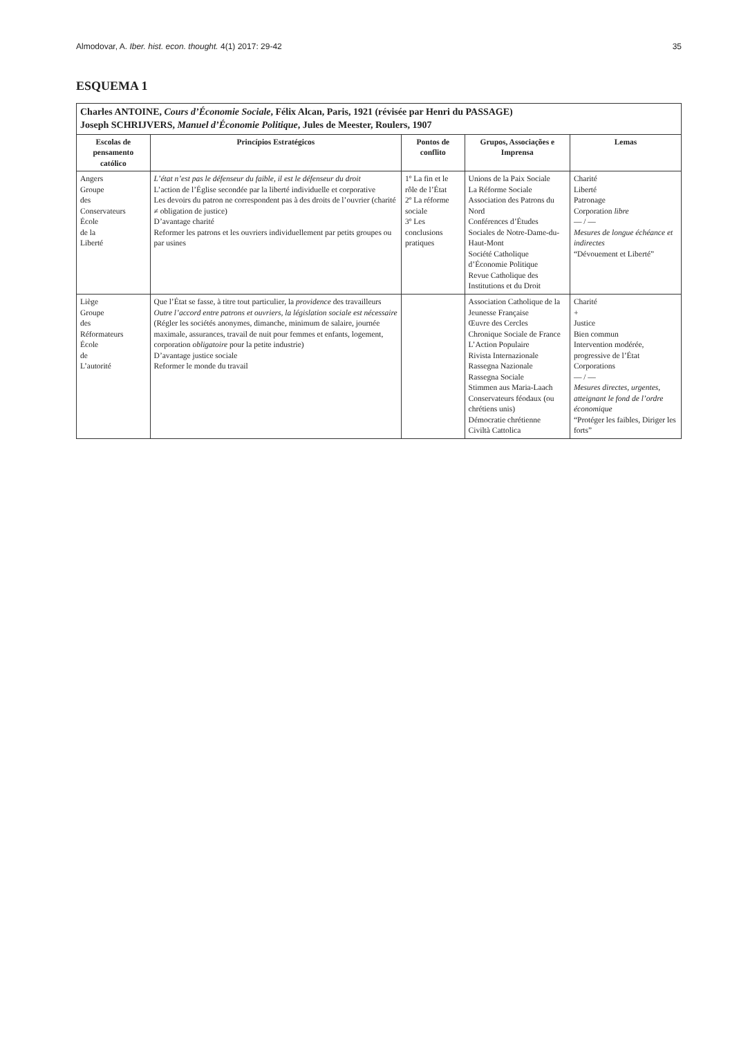Almodovar, A. Iber. hist. econ. thought. 4(1) 2017: 29-42 35
ESQUEMA 1
| Charles ANTOINE, Cours d’Économie Sociale , Félix Alcan, Paris, 1921 (révisée par Henri du PASSAGE) Joseph SCHRIJVERS, Manuel d’Économie Politique , Jules de Meester, Roulers, 1907 | | | | |
| --- | --- | --- | --- | --- |
| Escolas de pensamento católico | Princípios Estratégicos | Pontos de conflito | Grupos, Associações e Imprensa | Lemas |
| Angers Groupe des Conservateurs École de la Liberté | L’état n’est pas le défenseur du faible, il est le défenseur du droit L’action de l’Église secondée par la liberté individuelle et corporative Les devoirs du patron ne correspondent pas à des droits de l’ouvrier (charité ≠ obligation de justice) D’avantage charité Reformer les patrons et les ouvriers individuellement par petits groupes ou par usines | 1º La fin et le rôle de l’État 2º La réforme sociale 3º Les conclusions pratiques | Unions de la Paix Sociale La Réforme Sociale Association des Patrons du Nord Conférences d’Études Sociales de Notre-Dame-du-Haut-Mont Société Catholique d’Économie Politique Revue Catholique des Institutions et du Droit | Charité Liberté Patronage Corporation libre — / — Mesures de longue échéance et indirectes “Dévouement et Liberté” |
| Liège Groupe des Réformateurs École de L’autorité | Que l’État se fasse, à titre tout particulier, la providence des travailleurs Outre l’accord entre patrons et ouvriers, la législation sociale est nécessaire (Régler les sociétés anonymes, dimanche, minimum de salaire, journée maximale, assurances, travail de nuit pour femmes et enfants, logement, corporation obligatoire pour la petite industrie) D’avantage justice sociale Reformer le monde du travail | | Association Catholique de la Jeunesse Française Œuvre des Cercles Chronique Sociale de France L’Action Populaire Rivista Internazionale Rassegna Nazionale Rassegna Sociale Stimmen aus Maria-Laach Conservateurs féodaux (ou chrétiens unis) Démocratie chrétienne Civiltà Cattolica | Charité + Justice Bien commun Intervention modérée, progressive de l’État Corporations — / — Mesures directes, urgentes, atteignant le fond de l’ordre économique “Protéger les faibles, Diriger les forts” |